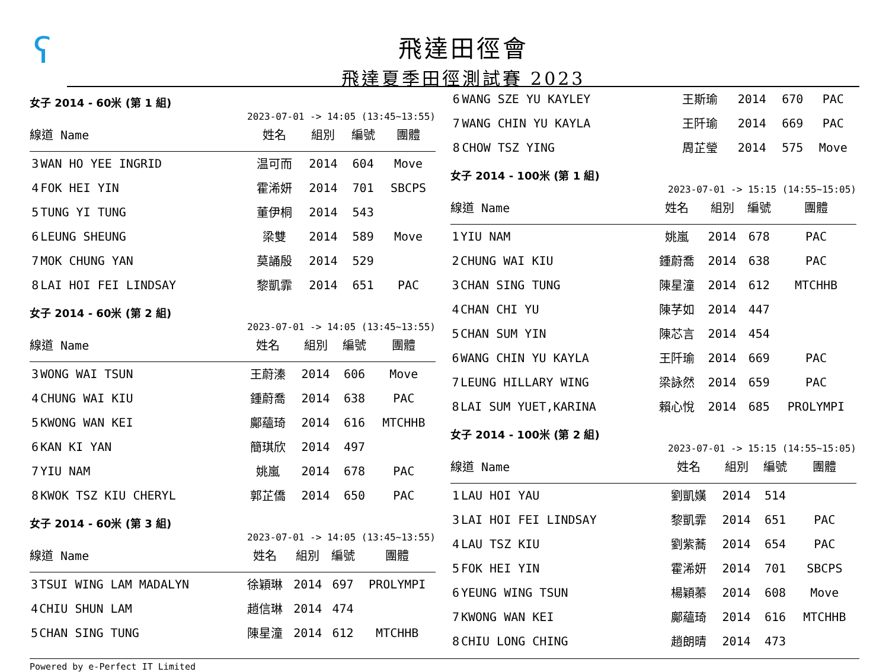ʕ
飛達田徑會
飛達夏季田徑測試賽 2023
女子 2014 - 60米 (第 1 組)
2023-07-01 -> 14:05 (13:45~13:55)
| 線道 Name | | 姓名 | 組別 | 編號 | 團體 |
| --- | --- | --- | --- | --- | --- |
| 3 | WAN HO YEE INGRID | 温可而 | 2014 | 604 | Move |
| 4 | FOK HEI YIN | 霍浠妍 | 2014 | 701 | SBCPS |
| 5 | TUNG YI TUNG | 董伊桐 | 2014 | 543 | |
| 6 | LEUNG SHEUNG | 梁雙 | 2014 | 589 | Move |
| 7 | MOK CHUNG YAN | 莫誦殷 | 2014 | 529 | |
| 8 | LAI HOI FEI LINDSAY | 黎凱霏 | 2014 | 651 | PAC |
女子 2014 - 60米 (第 2 組)
2023-07-01 -> 14:05 (13:45~13:55)
| 線道 Name | | 姓名 | 組別 | 編號 | 團體 |
| --- | --- | --- | --- | --- | --- |
| 3 | WONG WAI TSUN | 王蔚溱 | 2014 | 606 | Move |
| 4 | CHUNG WAI KIU | 鍾蔚喬 | 2014 | 638 | PAC |
| 5 | KWONG WAN KEI | 鄺蘊琦 | 2014 | 616 | MTCHHB |
| 6 | KAN KI YAN | 簡琪欣 | 2014 | 497 | |
| 7 | YIU NAM | 姚嵐 | 2014 | 678 | PAC |
| 8 | KWOK TSZ KIU CHERYL | 郭芷僑 | 2014 | 650 | PAC |
女子 2014 - 60米 (第 3 組)
2023-07-01 -> 14:05 (13:45~13:55)
| 線道 Name | | 姓名 | 組別 | 編號 | 團體 |
| --- | --- | --- | --- | --- | --- |
| 3 | TSUI WING LAM MADALYN | 徐穎琳 | 2014 | 697 | PROLYMPI |
| 4 | CHIU SHUN LAM | 趙信琳 | 2014 | 474 | |
| 5 | CHAN SING TUNG | 陳星潼 | 2014 | 612 | MTCHHB |
| 6 | WANG SZE YU KAYLEY | 王斯瑜 | 2014 | 670 | PAC |
| 7 | WANG CHIN YU KAYLA | 王阡瑜 | 2014 | 669 | PAC |
| 8 | CHOW TSZ YING | 周芷瑩 | 2014 | 575 | Move |
女子 2014 - 100米 (第 1 組)
2023-07-01 -> 15:15 (14:55~15:05)
| 線道 Name | | 姓名 | 組別 | 編號 | 團體 |
| --- | --- | --- | --- | --- | --- |
| 1 | YIU NAM | 姚嵐 | 2014 | 678 | PAC |
| 2 | CHUNG WAI KIU | 鍾蔚喬 | 2014 | 638 | PAC |
| 3 | CHAN SING TUNG | 陳星潼 | 2014 | 612 | MTCHHB |
| 4 | CHAN CHI YU | 陳芓如 | 2014 | 447 | |
| 5 | CHAN SUM YIN | 陳芯言 | 2014 | 454 | |
| 6 | WANG CHIN YU KAYLA | 王阡瑜 | 2014 | 669 | PAC |
| 7 | LEUNG HILLARY WING | 梁詠然 | 2014 | 659 | PAC |
| 8 | LAI SUM YUET,KARINA | 賴心悅 | 2014 | 685 | PROLYMPI |
女子 2014 - 100米 (第 2 組)
2023-07-01 -> 15:15 (14:55~15:05)
| 線道 Name | | 姓名 | 組別 | 編號 | 團體 |
| --- | --- | --- | --- | --- | --- |
| 1 | LAU HOI YAU | 劉凱嫨 | 2014 | 514 | |
| 3 | LAI HOI FEI LINDSAY | 黎凱霏 | 2014 | 651 | PAC |
| 4 | LAU TSZ KIU | 劉紫蕎 | 2014 | 654 | PAC |
| 5 | FOK HEI YIN | 霍浠妍 | 2014 | 701 | SBCPS |
| 6 | YEUNG WING TSUN | 楊穎蓁 | 2014 | 608 | Move |
| 7 | KWONG WAN KEI | 鄺蘊琦 | 2014 | 616 | MTCHHB |
| 8 | CHIU LONG CHING | 趙朗晴 | 2014 | 473 | |
Powered by e-Perfect IT Limited